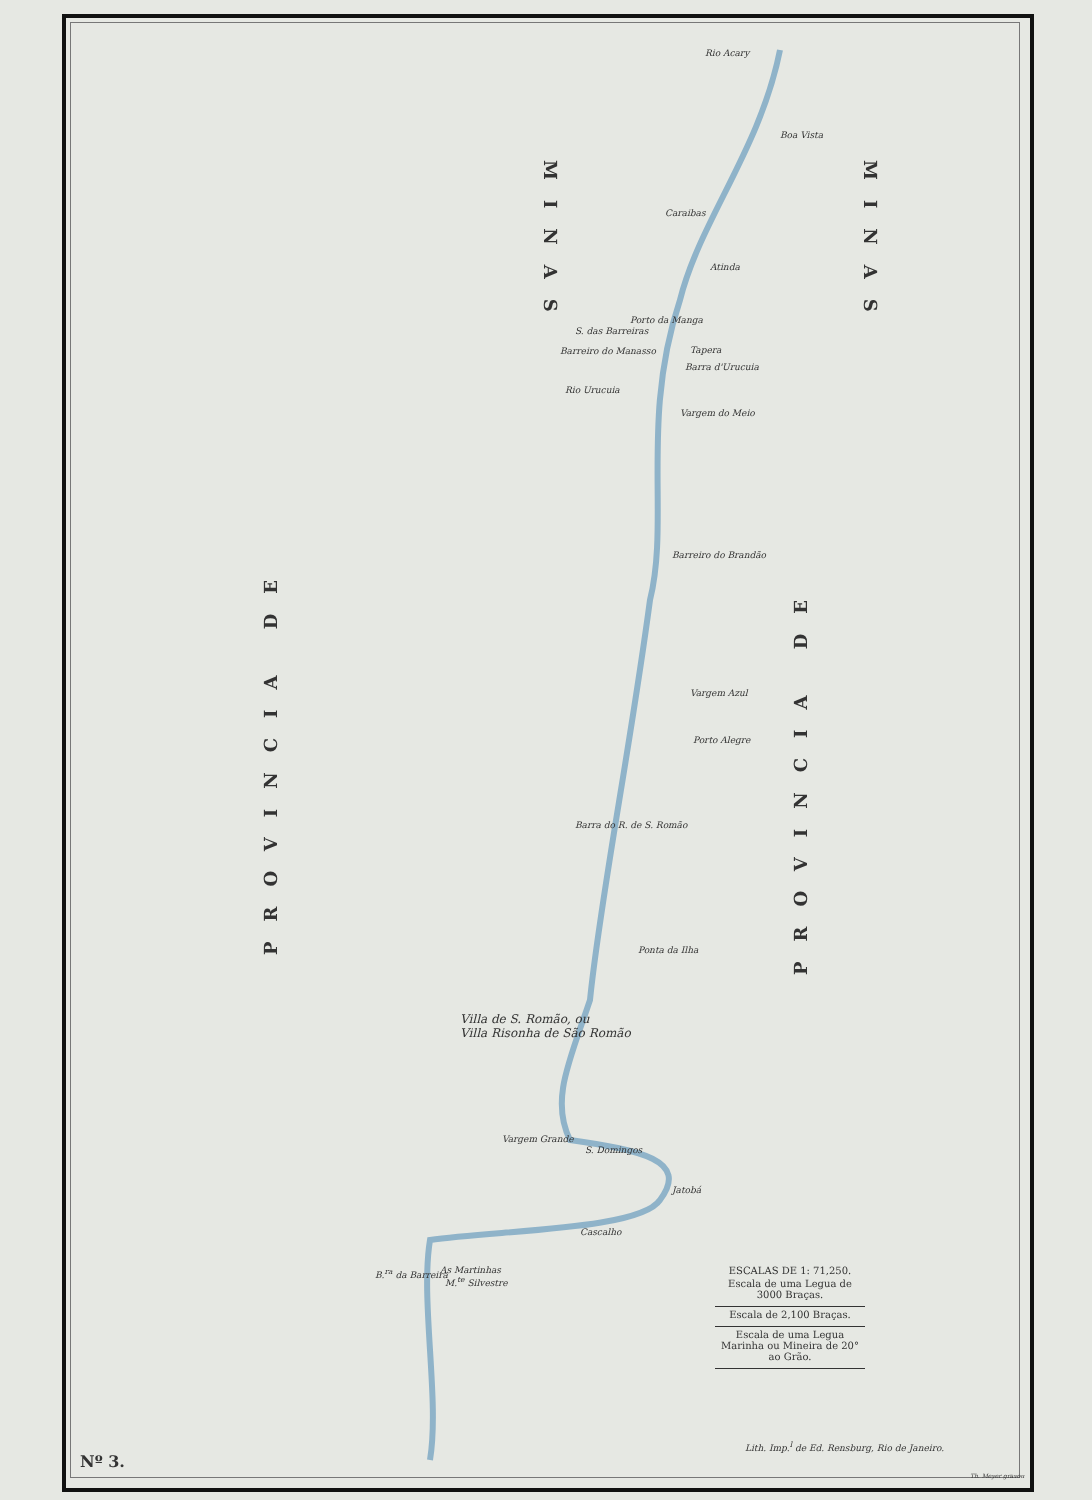Rio Acary
Boa Vista
Caraibas
Atinda
Porto da Manga
S. das Barreiras
Barreiro do Manasso Tapera
Barra d'Urucuia
Rio Urucuia
Vargem do Meio
Barreiro do Brandão
Vargem Azul
Porto Alegre
Barra do R. de S. Romão
Ponta da Ilha
Villa de S. Romão, ou
Villa Risonha de São Romão
Vargem Grande
S. Domingos
Jatobá
Cascalho
B.<sup>ra</sup> da Barreira As Martinhas
M.<sup>te</sup> Silvestre
MINAS
PROVINCIA DE
MINAS
PROVINCIA DE
ESCALAS DE 1: 71,250.
Escala de uma Legua de 3000 Braças.
Escala de 2,100 Braças.
Escala de uma Legua Marinha ou Mineira de 20° ao Grão.
Lith. Imp.<sup>l</sup> de Ed. Rensburg, Rio de Janeiro.
Nº 3.
Th. Meyer gravou